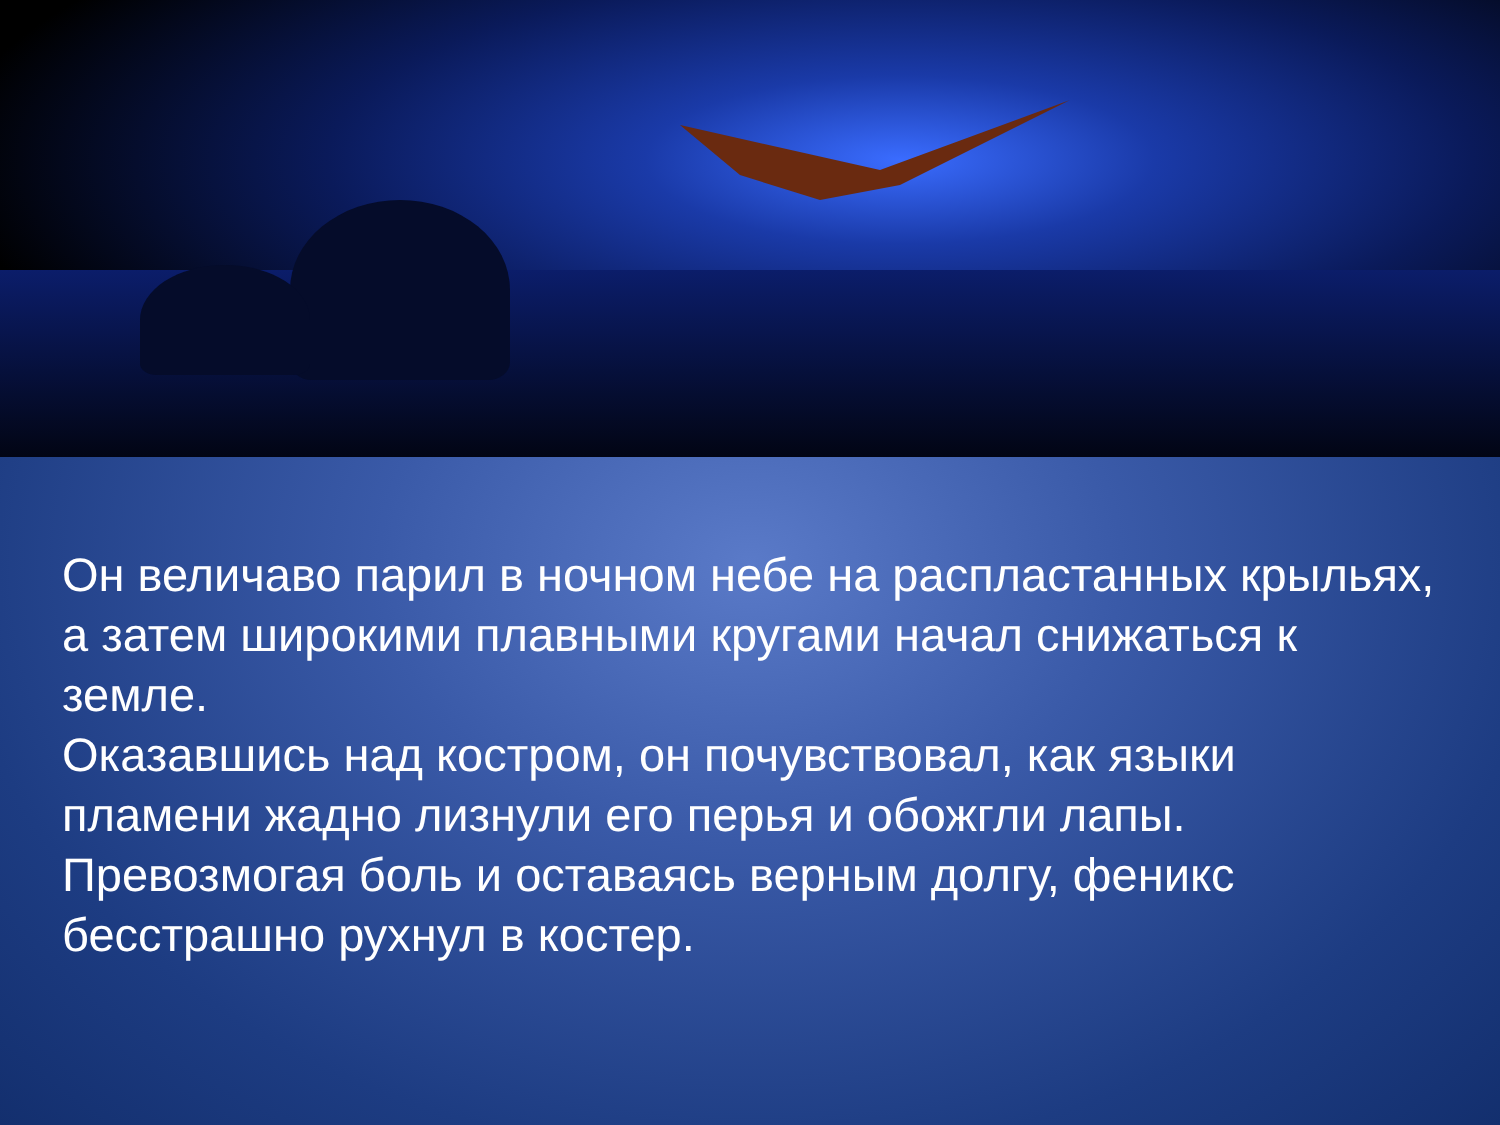Он величаво парил в ночном небе на распластанных крыльях,
а затем широкими плавными кругами начал снижаться к земле.
Оказавшись над костром, он почувствовал, как языки пламени жадно лизнули его перья и обожгли лапы.
Превозмогая боль и оставаясь верным долгу, феникс бесстрашно рухнул в костер.